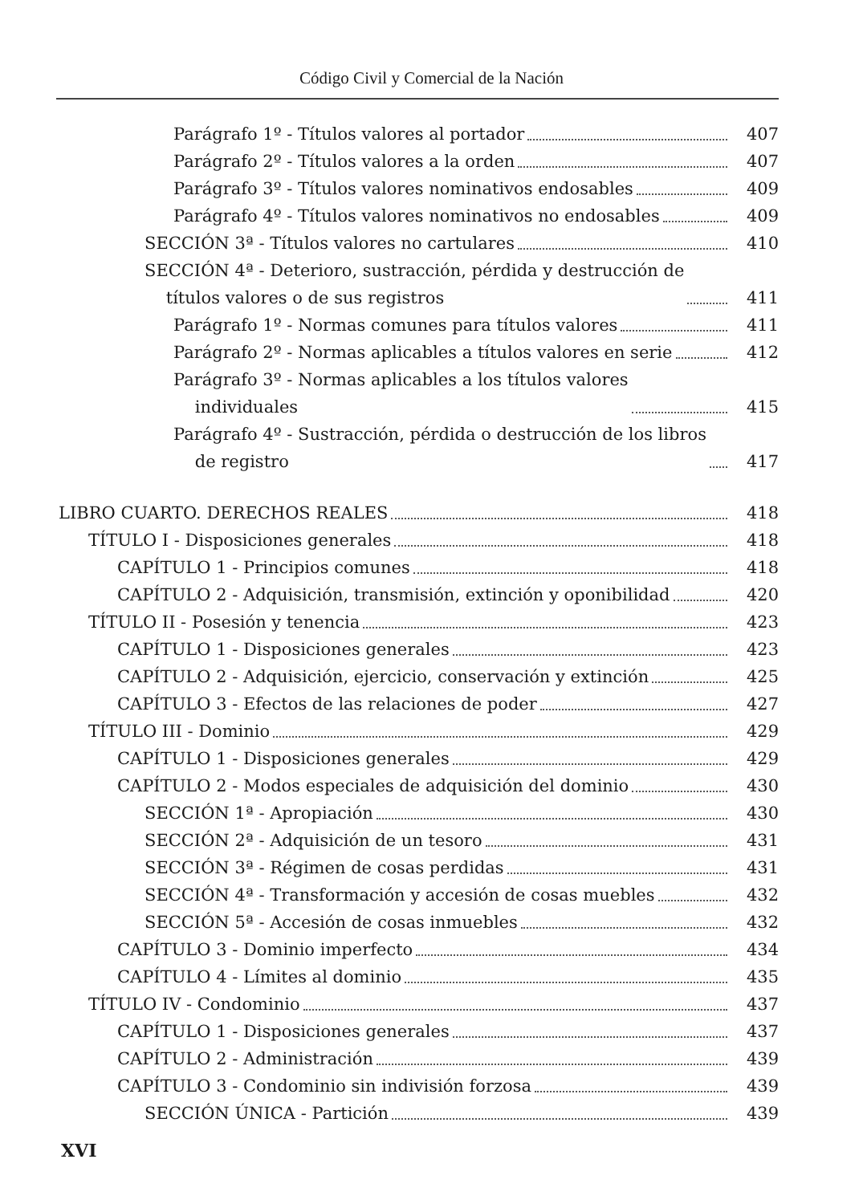Código Civil y Comercial de la Nación
Parágrafo 1º - Títulos valores al portador
407
Parágrafo 2º - Títulos valores a la orden
407
Parágrafo 3º - Títulos valores nominativos endosables
409
Parágrafo 4º - Títulos valores nominativos no endosables
409
SECCIÓN 3ª - Títulos valores no cartulares
410
SECCIÓN 4ª - Deterioro, sustracción, pérdida y destrucción de
títulos valores o de sus registros
411
Parágrafo 1º - Normas comunes para títulos valores
411
Parágrafo 2º - Normas aplicables a títulos valores en serie
412
Parágrafo 3º - Normas aplicables a los títulos valores
individuales
415
Parágrafo 4º - Sustracción, pérdida o destrucción de los libros
de registro
417
LIBRO CUARTO. DERECHOS REALES
418
TÍTULO I - Disposiciones generales
418
CAPÍTULO 1 - Principios comunes
418
CAPÍTULO 2 - Adquisición, transmisión, extinción y oponibilidad
420
TÍTULO II - Posesión y tenencia
423
CAPÍTULO 1 - Disposiciones generales
423
CAPÍTULO 2 - Adquisición, ejercicio, conservación y extinción
425
CAPÍTULO 3 - Efectos de las relaciones de poder
427
TÍTULO III - Dominio
429
CAPÍTULO 1 - Disposiciones generales
429
CAPÍTULO 2 - Modos especiales de adquisición del dominio
430
SECCIÓN 1ª - Apropiación
430
SECCIÓN 2ª - Adquisición de un tesoro
431
SECCIÓN 3ª - Régimen de cosas perdidas
431
SECCIÓN 4ª - Transformación y accesión de cosas muebles
432
SECCIÓN 5ª - Accesión de cosas inmuebles
432
CAPÍTULO 3 - Dominio imperfecto
434
CAPÍTULO 4 - Límites al dominio
435
TÍTULO IV - Condominio
437
CAPÍTULO 1 - Disposiciones generales
437
CAPÍTULO 2 - Administración
439
CAPÍTULO 3 - Condominio sin indivisión forzosa
439
SECCIÓN ÚNICA - Partición
439
XVI